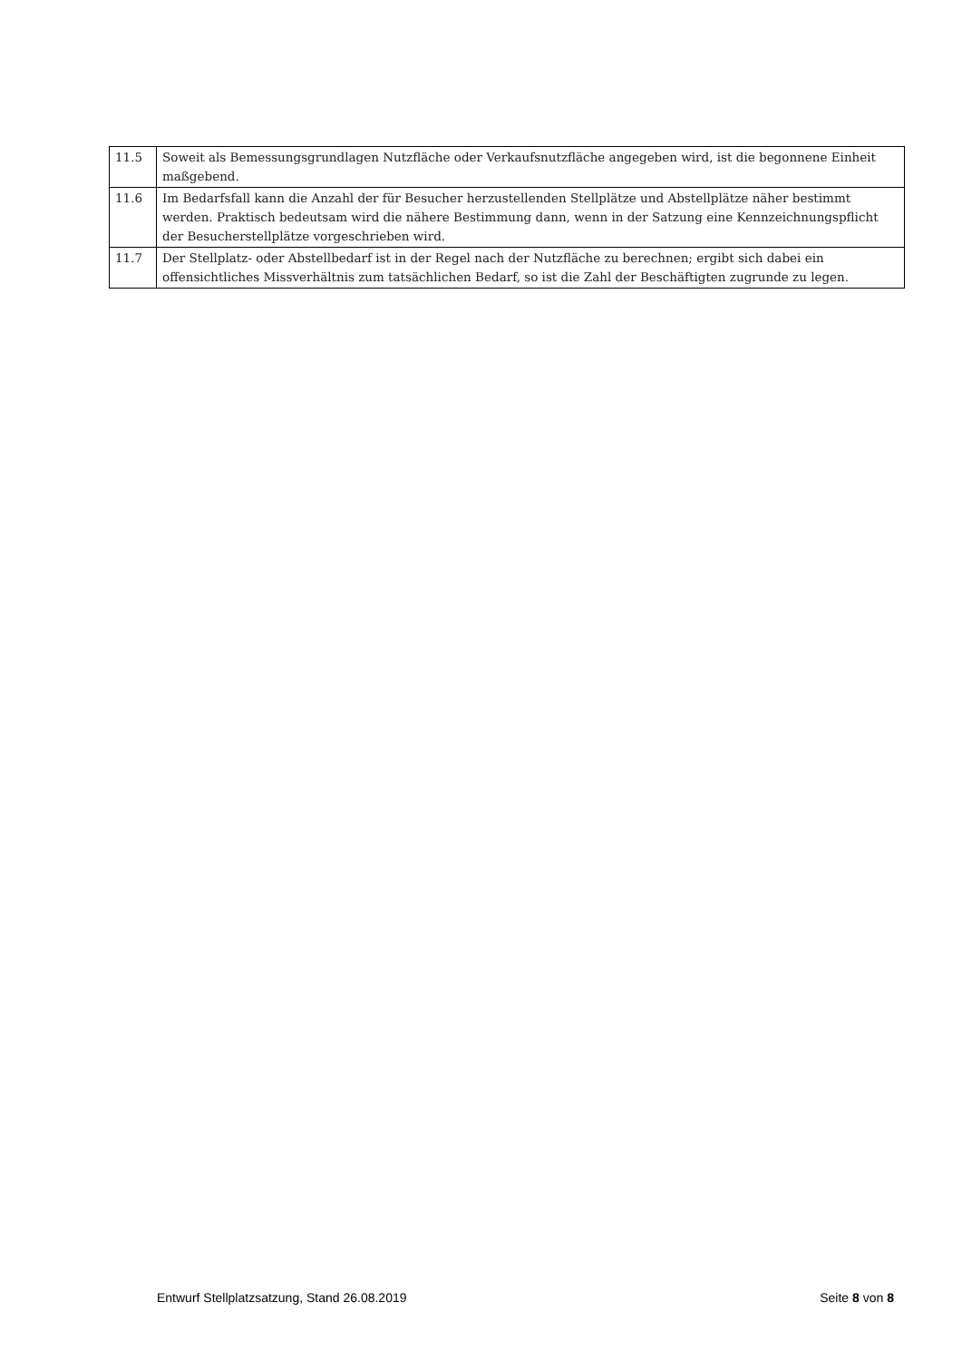| 11.5 | Soweit als Bemessungsgrundlagen Nutzfläche oder Verkaufsnutzfläche angegeben wird, ist die begonnene Einheit maßgebend. |
| 11.6 | Im Bedarfsfall kann die Anzahl der für Besucher herzustellenden Stellplätze und Abstellplätze näher bestimmt werden. Praktisch bedeutsam wird die nähere Bestimmung dann, wenn in der Satzung eine Kennzeichnungspflicht der Besucherstellplätze vorgeschrieben wird. |
| 11.7 | Der Stellplatz- oder Abstellbedarf ist in der Regel nach der Nutzfläche zu berechnen; ergibt sich dabei ein offensichtliches Missverhältnis zum tatsächlichen Bedarf, so ist die Zahl der Beschäftigten zugrunde zu legen. |
Entwurf Stellplatzsatzung, Stand 26.08.2019 Seite 8 von 8